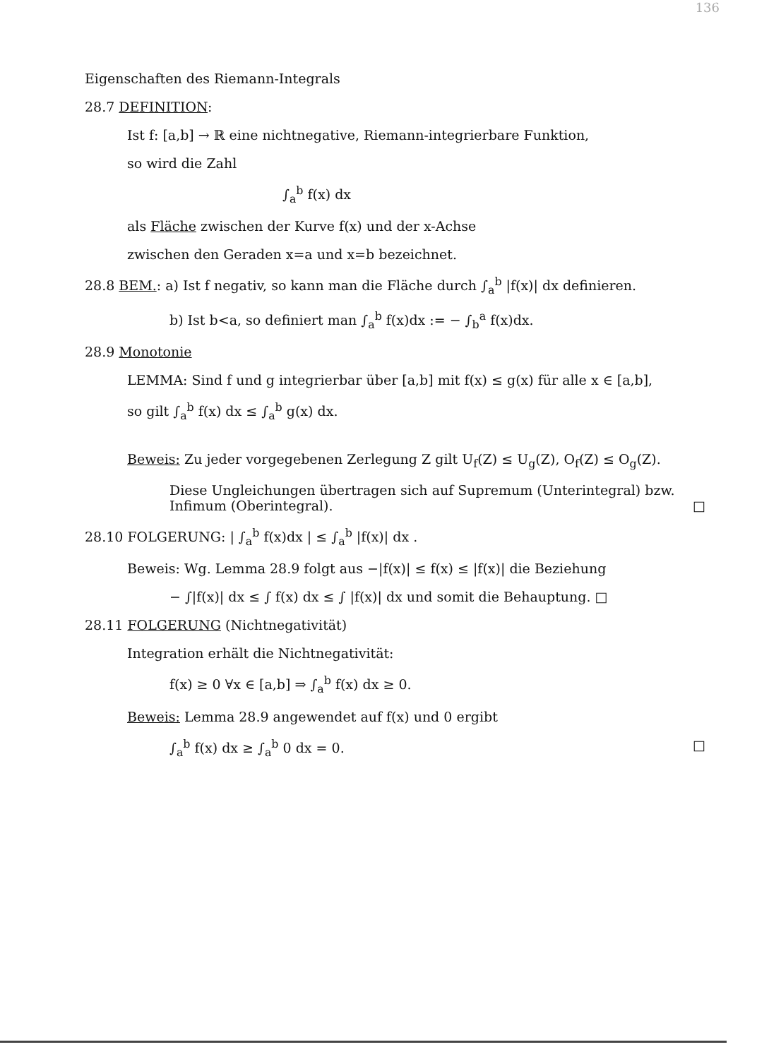136
Eigenschaften des Riemann-Integrals
28.7 DEFINITION:
Ist f: [a,b] → ℝ eine nichtnegative, Riemann-integrierbare Funktion,
so wird die Zahl
∫<sub>a</sub><sup>b</sup> f(x) dx
als Fläche zwischen der Kurve f(x) und der x-Achse
zwischen den Geraden x=a und x=b bezeichnet.
28.8 BEM.: a) Ist f negativ, so kann man die Fläche durch ∫<sub>a</sub><sup>b</sup> |f(x)| dx definieren.
b) Ist b<a, so definiert man ∫<sub>a</sub><sup>b</sup> f(x)dx := − ∫<sub>b</sub><sup>a</sup> f(x)dx.
28.9 Monotonie
LEMMA: Sind f und g integrierbar über [a,b] mit f(x) ≤ g(x) für alle x ∈ [a,b],
so gilt ∫<sub>a</sub><sup>b</sup> f(x) dx ≤ ∫<sub>a</sub><sup>b</sup> g(x) dx.
Beweis: Zu jeder vorgegebenen Zerlegung Z gilt U<sub>f</sub>(Z) ≤ U<sub>g</sub>(Z), O<sub>f</sub>(Z) ≤ O<sub>g</sub>(Z).
Diese Ungleichungen übertragen sich auf Supremum (Unterintegral) bzw. Infimum (Oberintegral). □
28.10 FOLGERUNG: | ∫<sub>a</sub><sup>b</sup> f(x)dx | ≤ ∫<sub>a</sub><sup>b</sup> |f(x)| dx .
Beweis: Wg. Lemma 28.9 folgt aus −|f(x)| ≤ f(x) ≤ |f(x)| die Beziehung
− ∫|f(x)| dx ≤ ∫ f(x) dx ≤ ∫ |f(x)| dx und somit die Behauptung. □
28.11 FOLGERUNG (Nichtnegativität)
Integration erhält die Nichtnegativität:
f(x) ≥ 0 ∀x ∈ [a,b] ⇒ ∫<sub>a</sub><sup>b</sup> f(x) dx ≥ 0.
Beweis: Lemma 28.9 angewendet auf f(x) und 0 ergibt
∫<sub>a</sub><sup>b</sup> f(x) dx ≥ ∫<sub>a</sub><sup>b</sup> 0 dx = 0. □